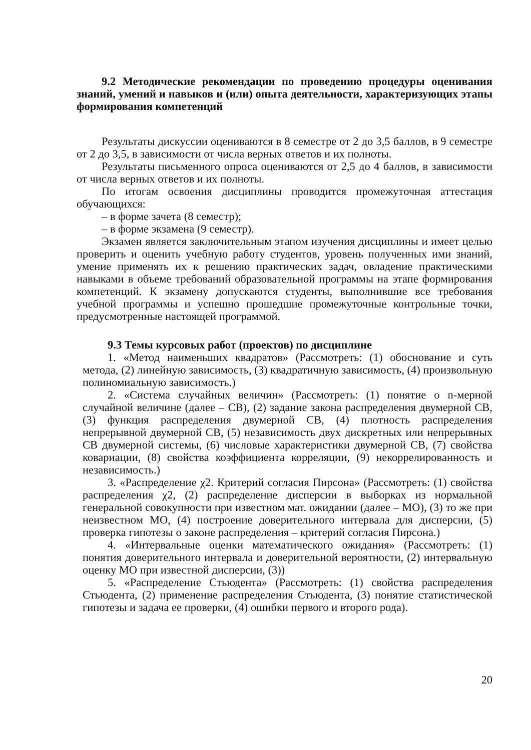9.2 Методические рекомендации по проведению процедуры оценивания знаний, умений и навыков и (или) опыта деятельности, характеризующих этапы формирования компетенций
Результаты дискуссии оцениваются в 8 семестре от 2 до 3,5 баллов, в 9 семестре от 2 до 3,5, в зависимости от числа верных ответов и их полноты.
Результаты письменного опроса оцениваются от 2,5 до 4 баллов, в зависимости от числа верных ответов и их полноты.
По итогам освоения дисциплины проводится промежуточная аттестация обучающихся:
– в форме зачета (8 семестр);
– в форме экзамена (9 семестр).
Экзамен является заключительным этапом изучения дисциплины и имеет целью проверить и оценить учебную работу студентов, уровень полученных ими знаний, умение применять их к решению практических задач, овладение практическими навыками в объеме требований образовательной программы на этапе формирования компетенций. К экзамену допускаются студенты, выполнившие все требования учебной программы и успешно прошедшие промежуточные контрольные точки, предусмотренные настоящей программой.
9.3 Темы курсовых работ (проектов) по дисциплине
1. «Метод наименьших квадратов» (Рассмотреть: (1) обоснование и суть метода, (2) линейную зависимость, (3) квадратичную зависимость, (4) произвольную полиномиальную зависимость.)
2. «Система случайных величин» (Рассмотреть: (1) понятие о n-мерной случайной величине (далее – СВ), (2) задание закона распределения двумерной СВ, (3) функция распределения двумерной СВ, (4) плотность распределения непрерывной двумерной СВ, (5) независимость двух дискретных или непрерывных СВ двумерной системы, (6) числовые характеристики двумерной СВ, (7) свойства ковариации, (8) свойства коэффициента корреляции, (9) некоррелированность и независимость.)
3. «Распределение χ2. Критерий согласия Пирсона» (Рассмотреть: (1) свойства распределения χ2, (2) распределение дисперсии в выборках из нормальной генеральной совокупности при известном мат. ожидании (далее – МО), (3) то же при неизвестном МО, (4) построение доверительного интервала для дисперсии, (5) проверка гипотезы о законе распределения – критерий согласия Пирсона.)
4. «Интервальные оценки математического ожидания» (Рассмотреть: (1) понятия доверительного интервала и доверительной вероятности, (2) интервальную оценку МО при известной дисперсии, (3))
5. «Распределение Стьюдента» (Рассмотреть: (1) свойства распределения Стьюдента, (2) применение распределения Стьюдента, (3) понятие статистической гипотезы и задача ее проверки, (4) ошибки первого и второго рода).
20